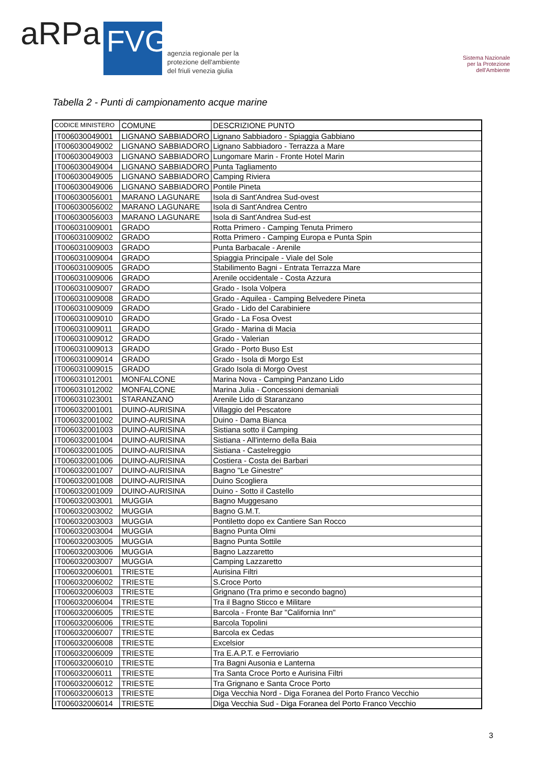aRPa FVG agenzia regionale per la
protezione dell'ambiente
del friuli venezia giulia
Sistema Nazionale
per la Protezione
dell'Ambiente
Tabella 2 - Punti di campionamento acque marine
| CODICE MINISTERO | COMUNE | DESCRIZIONE PUNTO |
| --- | --- | --- |
| IT006030049001 | LIGNANO SABBIADORO | Lignano Sabbiadoro - Spiaggia Gabbiano |
| IT006030049002 | LIGNANO SABBIADORO | Lignano Sabbiadoro - Terrazza a Mare |
| IT006030049003 | LIGNANO SABBIADORO | Lungomare Marin - Fronte Hotel Marin |
| IT006030049004 | LIGNANO SABBIADORO | Punta Tagliamento |
| IT006030049005 | LIGNANO SABBIADORO | Camping Riviera |
| IT006030049006 | LIGNANO SABBIADORO | Pontile Pineta |
| IT006030056001 | MARANO LAGUNARE | Isola di Sant'Andrea Sud-ovest |
| IT006030056002 | MARANO LAGUNARE | Isola di Sant'Andrea Centro |
| IT006030056003 | MARANO LAGUNARE | Isola di Sant'Andrea Sud-est |
| IT006031009001 | GRADO | Rotta Primero - Camping Tenuta Primero |
| IT006031009002 | GRADO | Rotta Primero - Camping Europa e Punta Spin |
| IT006031009003 | GRADO | Punta Barbacale - Arenile |
| IT006031009004 | GRADO | Spiaggia Principale - Viale del Sole |
| IT006031009005 | GRADO | Stabilimento Bagni - Entrata Terrazza Mare |
| IT006031009006 | GRADO | Arenile occidentale - Costa Azzura |
| IT006031009007 | GRADO | Grado - Isola Volpera |
| IT006031009008 | GRADO | Grado - Aquilea - Camping Belvedere Pineta |
| IT006031009009 | GRADO | Grado - Lido del Carabiniere |
| IT006031009010 | GRADO | Grado - La Fosa Ovest |
| IT006031009011 | GRADO | Grado - Marina di Macia |
| IT006031009012 | GRADO | Grado - Valerian |
| IT006031009013 | GRADO | Grado - Porto Buso Est |
| IT006031009014 | GRADO | Grado - Isola di Morgo Est |
| IT006031009015 | GRADO | Grado Isola di Morgo Ovest |
| IT006031012001 | MONFALCONE | Marina Nova - Camping Panzano Lido |
| IT006031012002 | MONFALCONE | Marina Julia - Concessioni demaniali |
| IT006031023001 | STARANZANO | Arenile Lido di Staranzano |
| IT006032001001 | DUINO-AURISINA | Villaggio del Pescatore |
| IT006032001002 | DUINO-AURISINA | Duino - Dama Bianca |
| IT006032001003 | DUINO-AURISINA | Sistiana sotto il Camping |
| IT006032001004 | DUINO-AURISINA | Sistiana - All'interno della Baia |
| IT006032001005 | DUINO-AURISINA | Sistiana - Castelreggio |
| IT006032001006 | DUINO-AURISINA | Costiera - Costa dei Barbari |
| IT006032001007 | DUINO-AURISINA | Bagno "Le Ginestre" |
| IT006032001008 | DUINO-AURISINA | Duino Scogliera |
| IT006032001009 | DUINO-AURISINA | Duino - Sotto il Castello |
| IT006032003001 | MUGGIA | Bagno Muggesano |
| IT006032003002 | MUGGIA | Bagno G.M.T. |
| IT006032003003 | MUGGIA | Pontiletto dopo ex Cantiere San Rocco |
| IT006032003004 | MUGGIA | Bagno Punta Olmi |
| IT006032003005 | MUGGIA | Bagno Punta Sottile |
| IT006032003006 | MUGGIA | Bagno Lazzaretto |
| IT006032003007 | MUGGIA | Camping Lazzaretto |
| IT006032006001 | TRIESTE | Aurisina Filtri |
| IT006032006002 | TRIESTE | S.Croce Porto |
| IT006032006003 | TRIESTE | Grignano (Tra primo e secondo bagno) |
| IT006032006004 | TRIESTE | Tra il Bagno Sticco e Militare |
| IT006032006005 | TRIESTE | Barcola - Fronte Bar "California Inn" |
| IT006032006006 | TRIESTE | Barcola Topolini |
| IT006032006007 | TRIESTE | Barcola ex Cedas |
| IT006032006008 | TRIESTE | Excelsior |
| IT006032006009 | TRIESTE | Tra E.A.P.T. e Ferroviario |
| IT006032006010 | TRIESTE | Tra Bagni Ausonia e Lanterna |
| IT006032006011 | TRIESTE | Tra Santa Croce Porto e Aurisina Filtri |
| IT006032006012 | TRIESTE | Tra Grignano e Santa Croce Porto |
| IT006032006013 | TRIESTE | Diga Vecchia Nord - Diga Foranea del Porto Franco Vecchio |
| IT006032006014 | TRIESTE | Diga Vecchia Sud - Diga Foranea del Porto Franco Vecchio |
3